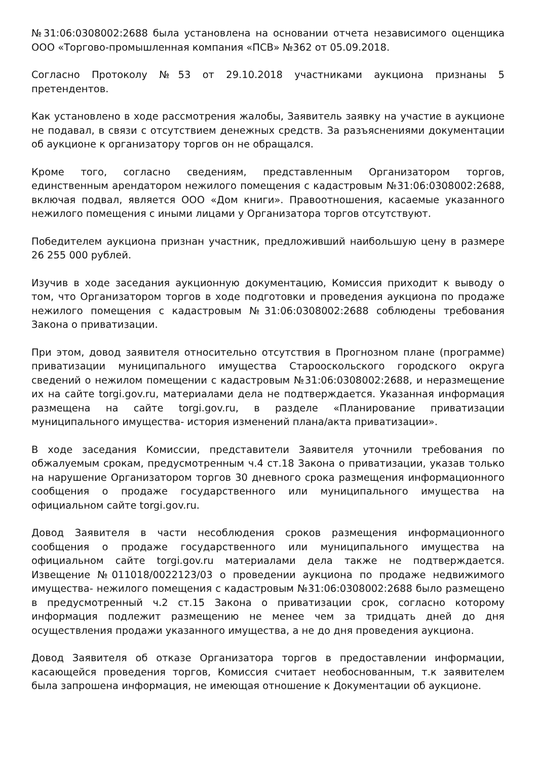№31:06:0308002:2688 была установлена на основании отчета независимого оценщика ООО «Торгово-промышленная компания «ПСВ» №362 от 05.09.2018.
Согласно Протоколу №53 от 29.10.2018 участниками аукциона признаны 5 претендентов.
Как установлено в ходе рассмотрения жалобы, Заявитель заявку на участие в аукционе не подавал, в связи с отсутствием денежных средств. За разъяснениями документации об аукционе к организатору торгов он не обращался.
Кроме того, согласно сведениям, представленным Организатором торгов, единственным арендатором нежилого помещения с кадастровым №31:06:0308002:2688, включая подвал, является ООО «Дом книги». Правоотношения, касаемые указанного нежилого помещения с иными лицами у Организатора торгов отсутствуют.
Победителем аукциона признан участник, предложивший наибольшую цену в размере 26 255 000 рублей.
Изучив в ходе заседания аукционную документацию, Комиссия приходит к выводу о том, что Организатором торгов в ходе подготовки и проведения аукциона по продаже нежилого помещения с кадастровым №31:06:0308002:2688 соблюдены требования Закона о приватизации.
При этом, довод заявителя относительно отсутствия в Прогнозном плане (программе) приватизации муниципального имущества Старооскольского городского округа сведений о нежилом помещении с кадастровым №31:06:0308002:2688, и неразмещение их на сайте torgi.gov.ru, материалами дела не подтверждается. Указанная информация размещена на сайте torgi.gov.ru, в разделе «Планирование приватизации муниципального имущества- история изменений плана/акта приватизации».
В ходе заседания Комиссии, представители Заявителя уточнили требования по обжалуемым срокам, предусмотренным ч.4 ст.18 Закона о приватизации, указав только на нарушение Организатором торгов 30 дневного срока размещения информационного сообщения о продаже государственного или муниципального имущества на официальном сайте torgi.gov.ru.
Довод Заявителя в части несоблюдения сроков размещения информационного сообщения о продаже государственного или муниципального имущества на официальном сайте torgi.gov.ru материалами дела также не подтверждается. Извещение №011018/0022123/03 о проведении аукциона по продаже недвижимого имущества- нежилого помещения с кадастровым №31:06:0308002:2688 было размещено в предусмотренный ч.2 ст.15 Закона о приватизации срок, согласно которому информация подлежит размещению не менее чем за тридцать дней до дня осуществления продажи указанного имущества, а не до дня проведения аукциона.
Довод Заявителя об отказе Организатора торгов в предоставлении информации, касающейся проведения торгов, Комиссия считает необоснованным, т.к заявителем была запрошена информация, не имеющая отношение к Документации об аукционе.